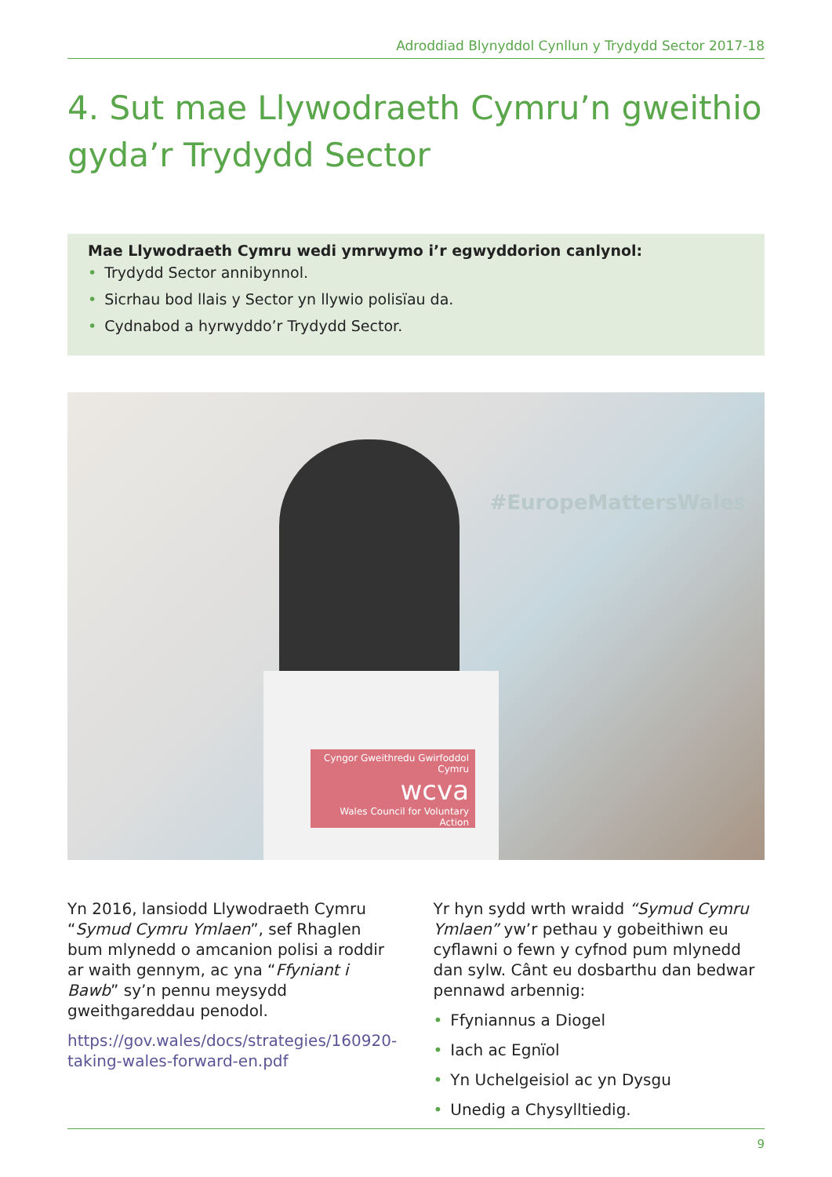Adroddiad Blynyddol Cynllun y Trydydd Sector 2017-18
4. Sut mae Llywodraeth Cymru’n gweithio
gyda’r Trydydd Sector
Mae Llywodraeth Cymru wedi ymrwymo i’r egwyddorion canlynol:
• Trydydd Sector annibynnol.
• Sicrhau bod llais y Sector yn llywio polisïau da.
• Cydnabod a hyrwyddo’r Trydydd Sector.
#EuropeMattersWales
Cyngor Gweithredu Gwirfoddol Cymru
wcva
Wales Council for Voluntary Action
Yn 2016, lansiodd Llywodraeth Cymru “Symud Cymru Ymlaen”, sef Rhaglen bum mlynedd o amcanion polisi a roddir ar waith gennym, ac yna “Ffyniant i Bawb” sy’n pennu meysydd gweithgareddau penodol.
https://gov.wales/docs/strategies/160920-taking-wales-forward-en.pdf
Yr hyn sydd wrth wraidd “Symud Cymru Ymlaen” yw’r pethau y gobeithiwn eu cyflawni o fewn y cyfnod pum mlynedd dan sylw. Cânt eu dosbarthu dan bedwar pennawd arbennig:
• Ffyniannus a Diogel
• Iach ac Egnïol
• Yn Uchelgeisiol ac yn Dysgu
• Unedig a Chysylltiedig.
9